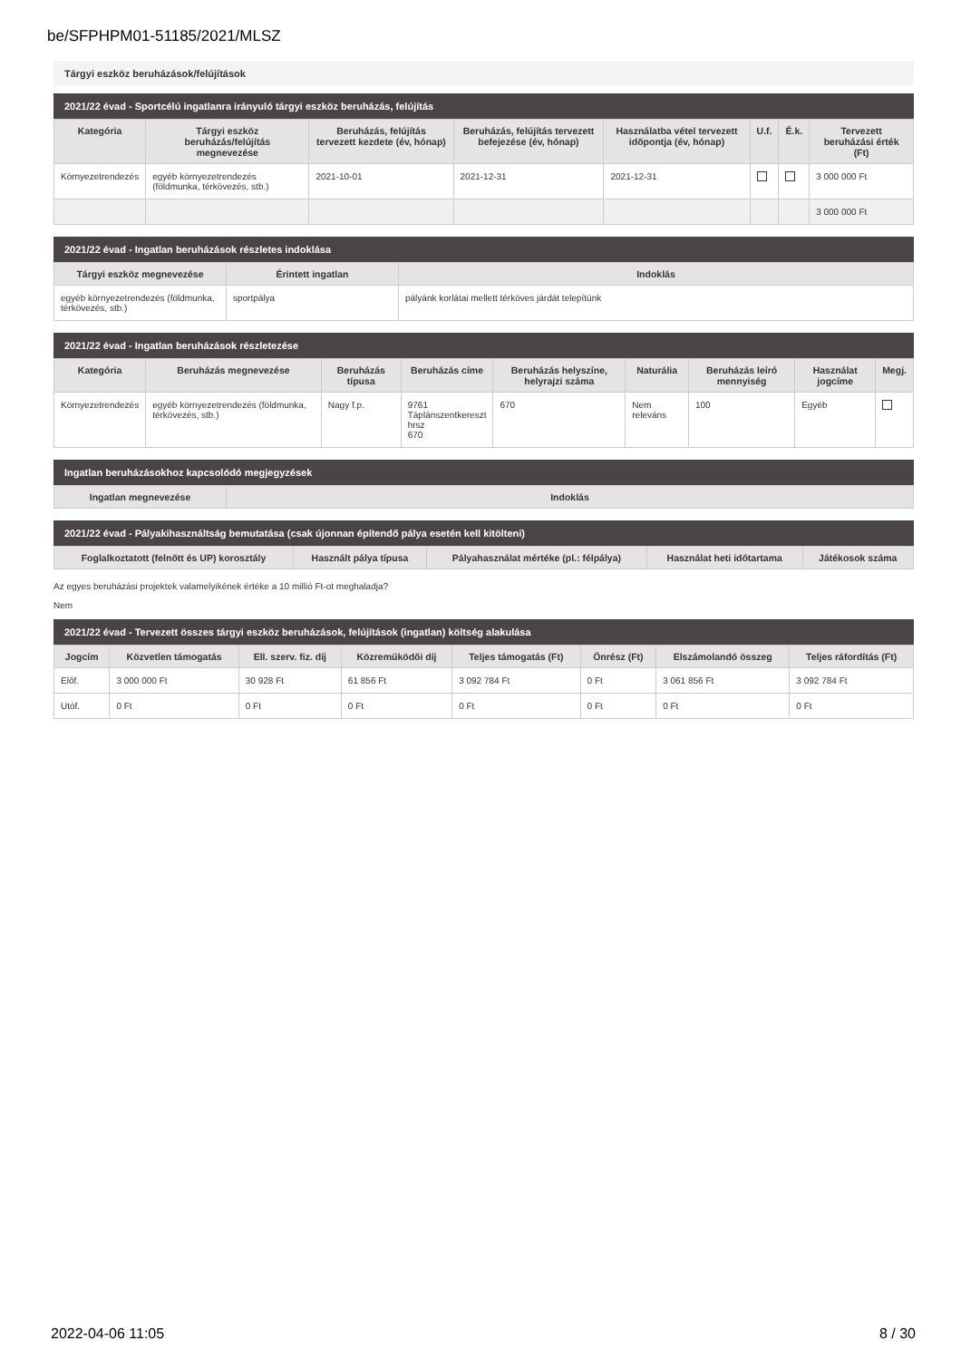be/SFPHPM01-51185/2021/MLSZ
Tárgyi eszköz beruházások/felújítások
2021/22 évad - Sportcélú ingatlanra irányuló tárgyi eszköz beruházás, felújítás
| Kategória | Tárgyi eszköz beruházás/felújítás megnevezése | Beruházás, felújítás tervezett kezdete (év, hónap) | Beruházás, felújítás tervezett befejezése (év, hónap) | Használatba vétel tervezett időpontja (év, hónap) | U.f. | É.k. | Tervezett beruházási érték (Ft) |
| --- | --- | --- | --- | --- | --- | --- | --- |
| Környezetrendezés | egyéb környezetrendezés (földmunka, térkövezés, stb.) | 2021-10-01 | 2021-12-31 | 2021-12-31 | | | 3 000 000 Ft |
| | | | | | | | 3 000 000 Ft |
2021/22 évad - Ingatlan beruházások részletes indoklása
| Tárgyi eszköz megnevezése | Érintett ingatlan | Indoklás |
| --- | --- | --- |
| egyéb környezetrendezés (földmunka, térkövezés, stb.) | sportpálya | pályánk korlátai mellett térköves járdát telepítünk |
2021/22 évad - Ingatlan beruházások részletezése
| Kategória | Beruházás megnevezése | Beruházás típusa | Beruházás címe | Beruházás helyszíne, helyrajzi száma | Naturália | Beruházás leíró mennyiség | Használat jogcíme | Megj. |
| --- | --- | --- | --- | --- | --- | --- | --- | --- |
| Környezetrendezés | egyéb környezetrendezés (földmunka, térkövezés, stb.) | Nagy f.p. | 9761 Táplánszentkereszt hrsz 670 | 670 | Nem releváns | 100 | Egyéb | |
Ingatlan beruházásokhoz kapcsolódó megjegyzések
| Ingatlan megnevezése | Indoklás |
| --- | --- |
2021/22 évad - Pályakihasználtság bemutatása (csak újonnan építendő pálya esetén kell kitölteni)
| Foglalkoztatott (felnőtt és UP) korosztály | Használt pálya típusa | Pályahasználat mértéke (pl.: félpálya) | Használat heti időtartama | Játékosok száma |
| --- | --- | --- | --- | --- |
Az egyes beruházási projektek valamelyikének értéke a 10 millió Ft-ot meghaladja?
Nem
2021/22 évad - Tervezett összes tárgyi eszköz beruházások, felújítások (ingatlan) költség alakulása
| Jogcím | Közvetlen támogatás | Ell. szerv. fiz. díj | Közreműködői díj | Teljes támogatás (Ft) | Önrész (Ft) | Elszámolandó összeg | Teljes ráfordítás (Ft) |
| --- | --- | --- | --- | --- | --- | --- | --- |
| Előf. | 3 000 000 Ft | 30 928 Ft | 61 856 Ft | 3 092 784 Ft | 0 Ft | 3 061 856 Ft | 3 092 784 Ft |
| Utóf. | 0 Ft | 0 Ft | 0 Ft | 0 Ft | 0 Ft | 0 Ft | 0 Ft |
2022-04-06 11:05 8 / 30